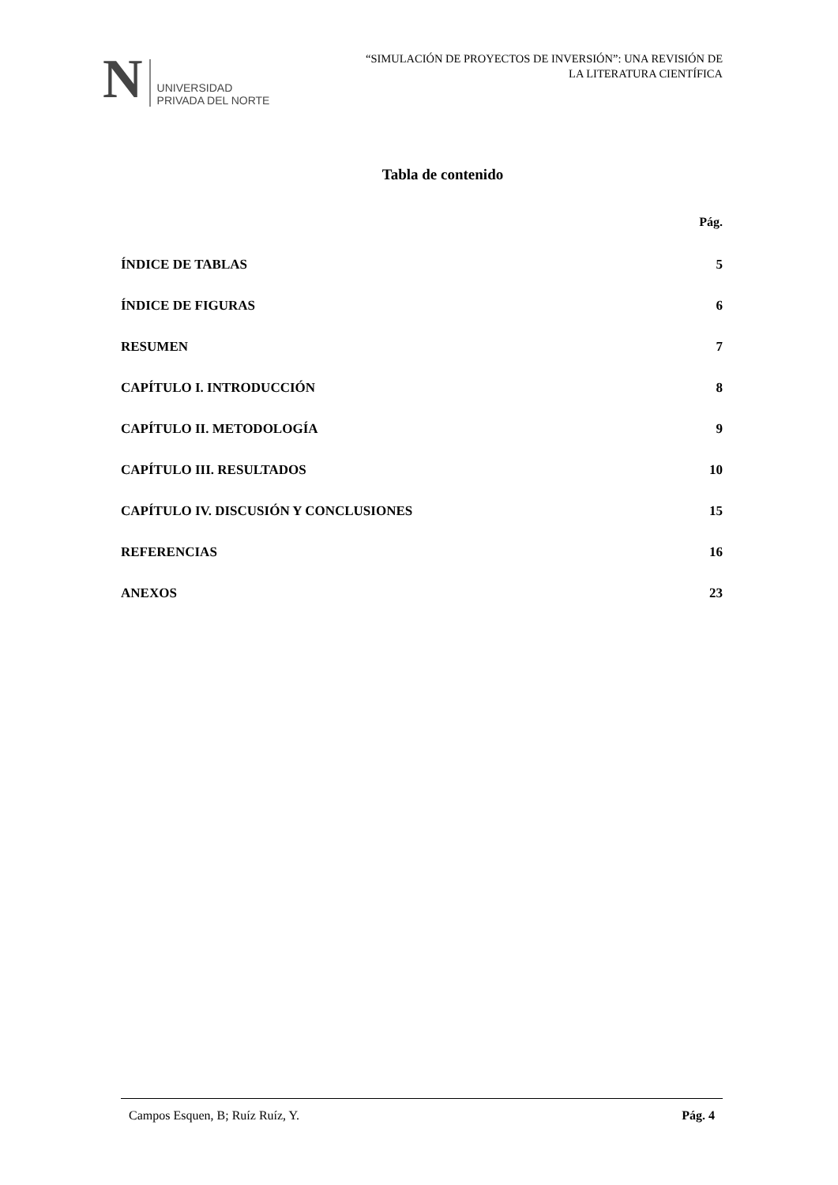N UNIVERSIDAD
PRIVADA DEL NORTE
“SIMULACIÓN DE PROYECTOS DE INVERSIÓN”: UNA REVISIÓN DE
LA LITERATURA CIENTÍFICA
Tabla de contenido
Pág.
ÍNDICE DE TABLAS 5
ÍNDICE DE FIGURAS 6
RESUMEN 7
CAPÍTULO I. INTRODUCCIÓN 8
CAPÍTULO II. METODOLOGÍA 9
CAPÍTULO III. RESULTADOS 10
CAPÍTULO IV. DISCUSIÓN Y CONCLUSIONES 15
REFERENCIAS 16
ANEXOS 23
Campos Esquen, B; Ruíz Ruíz, Y. Pág. 4